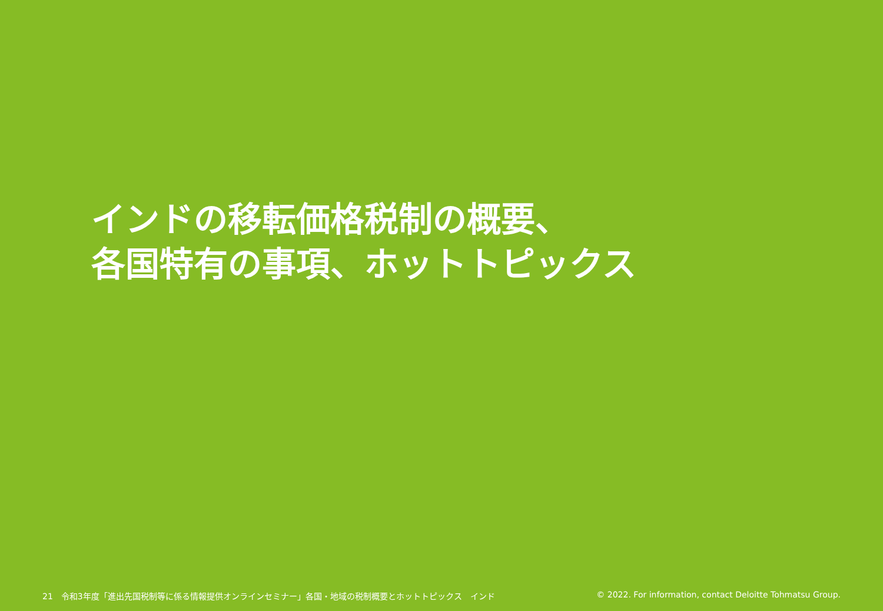インドの移転価格税制の概要、
各国特有の事項、ホットトピックス
21　令和3年度「進出先国税制等に係る情報提供オンラインセミナー」各国・地域の税制概要とホットトピックス　インド
© 2022. For information, contact Deloitte Tohmatsu Group.